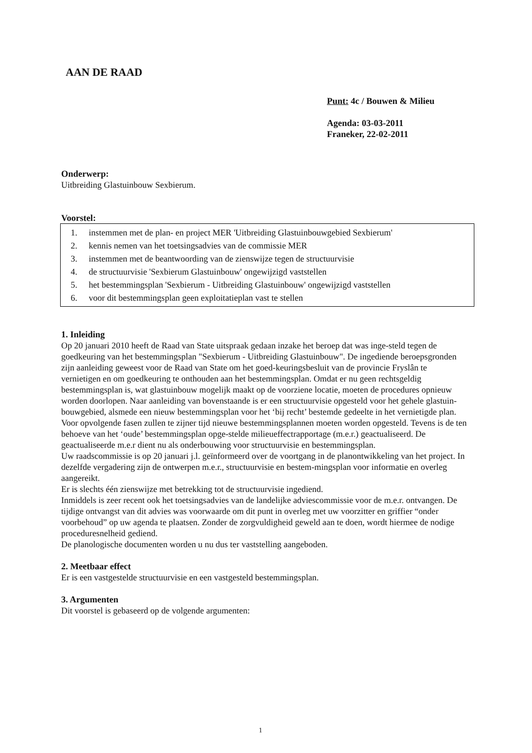AAN DE RAAD
Punt: 4c / Bouwen & Milieu
Agenda: 03-03-2011
Franeker, 22-02-2011
Onderwerp:
Uitbreiding Glastuinbouw Sexbierum.
Voorstel:
1. instemmen met de plan- en project MER 'Uitbreiding Glastuinbouwgebied Sexbierum'
2. kennis nemen van het toetsingsadvies van de commissie MER
3. instemmen met de beantwoording van de zienswijze tegen de structuurvisie
4. de structuurvisie 'Sexbierum Glastuinbouw' ongewijzigd vaststellen
5. het bestemmingsplan 'Sexbierum - Uitbreiding Glastuinbouw' ongewijzigd vaststellen
6. voor dit bestemmingsplan geen exploitatieplan vast te stellen
1. Inleiding
Op 20 januari 2010 heeft de Raad van State uitspraak gedaan inzake het beroep dat was inge-steld tegen de goedkeuring van het bestemmingsplan "Sexbierum - Uitbreiding Glastuinbouw". De ingediende beroepsgronden zijn aanleiding geweest voor de Raad van State om het goed-keuringsbesluit van de provincie Fryslân te vernietigen en om goedkeuring te onthouden aan het bestemmingsplan. Omdat er nu geen rechtsgeldig bestemmingsplan is, wat glastuinbouw mogelijk maakt op de voorziene locatie, moeten de procedures opnieuw worden doorlopen. Naar aanleiding van bovenstaande is er een structuurvisie opgesteld voor het gehele glastuin-bouwgebied, alsmede een nieuw bestemmingsplan voor het ‘bij recht’ bestemde gedeelte in het vernietigde plan. Voor opvolgende fasen zullen te zijner tijd nieuwe bestemmingsplannen moeten worden opgesteld. Tevens is de ten behoeve van het ‘oude’ bestemmingsplan opge-stelde milieueffectrapportage (m.e.r.) geactualiseerd. De geactualiseerde m.e.r dient nu als onderbouwing voor structuurvisie en bestemmingsplan.
Uw raadscommissie is op 20 januari j.l. geïnformeerd over de voortgang in de planontwikkeling van het project. In dezelfde vergadering zijn de ontwerpen m.e.r., structuurvisie en bestem-mingsplan voor informatie en overleg aangereikt.
Er is slechts één zienswijze met betrekking tot de structuurvisie ingediend.
Inmiddels is zeer recent ook het toetsingsadvies van de landelijke adviescommissie voor de m.e.r. ontvangen. De tijdige ontvangst van dit advies was voorwaarde om dit punt in overleg met uw voorzitter en griffier “onder voorbehoud” op uw agenda te plaatsen. Zonder de zorgvuldigheid geweld aan te doen, wordt hiermee de nodige proceduresnelheid gediend.
De planologische documenten worden u nu dus ter vaststelling aangeboden.
2. Meetbaar effect
Er is een vastgestelde structuurvisie en een vastgesteld bestemmingsplan.
3. Argumenten
Dit voorstel is gebaseerd op de volgende argumenten:
1